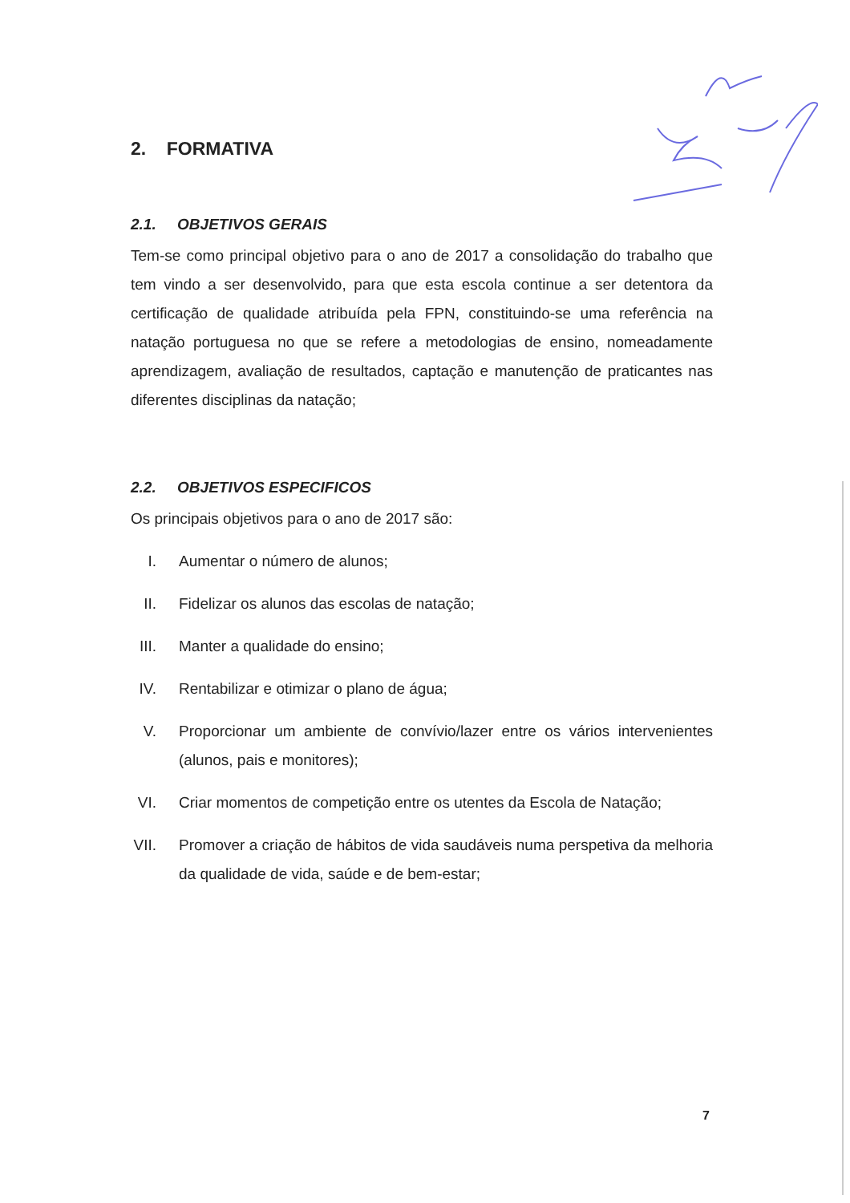2. FORMATIVA
2.1. OBJETIVOS GERAIS
Tem-se como principal objetivo para o ano de 2017 a consolidação do trabalho que tem vindo a ser desenvolvido, para que esta escola continue a ser detentora da certificação de qualidade atribuída pela FPN, constituindo-se uma referência na natação portuguesa no que se refere a metodologias de ensino, nomeadamente aprendizagem, avaliação de resultados, captação e manutenção de praticantes nas diferentes disciplinas da natação;
2.2. OBJETIVOS ESPECIFICOS
Os principais objetivos para o ano de 2017 são:
I. Aumentar o número de alunos;
II. Fidelizar os alunos das escolas de natação;
III. Manter a qualidade do ensino;
IV. Rentabilizar e otimizar o plano de água;
V. Proporcionar um ambiente de convívio/lazer entre os vários intervenientes (alunos, pais e monitores);
VI. Criar momentos de competição entre os utentes da Escola de Natação;
VII. Promover a criação de hábitos de vida saudáveis numa perspetiva da melhoria da qualidade de vida, saúde e de bem-estar;
7